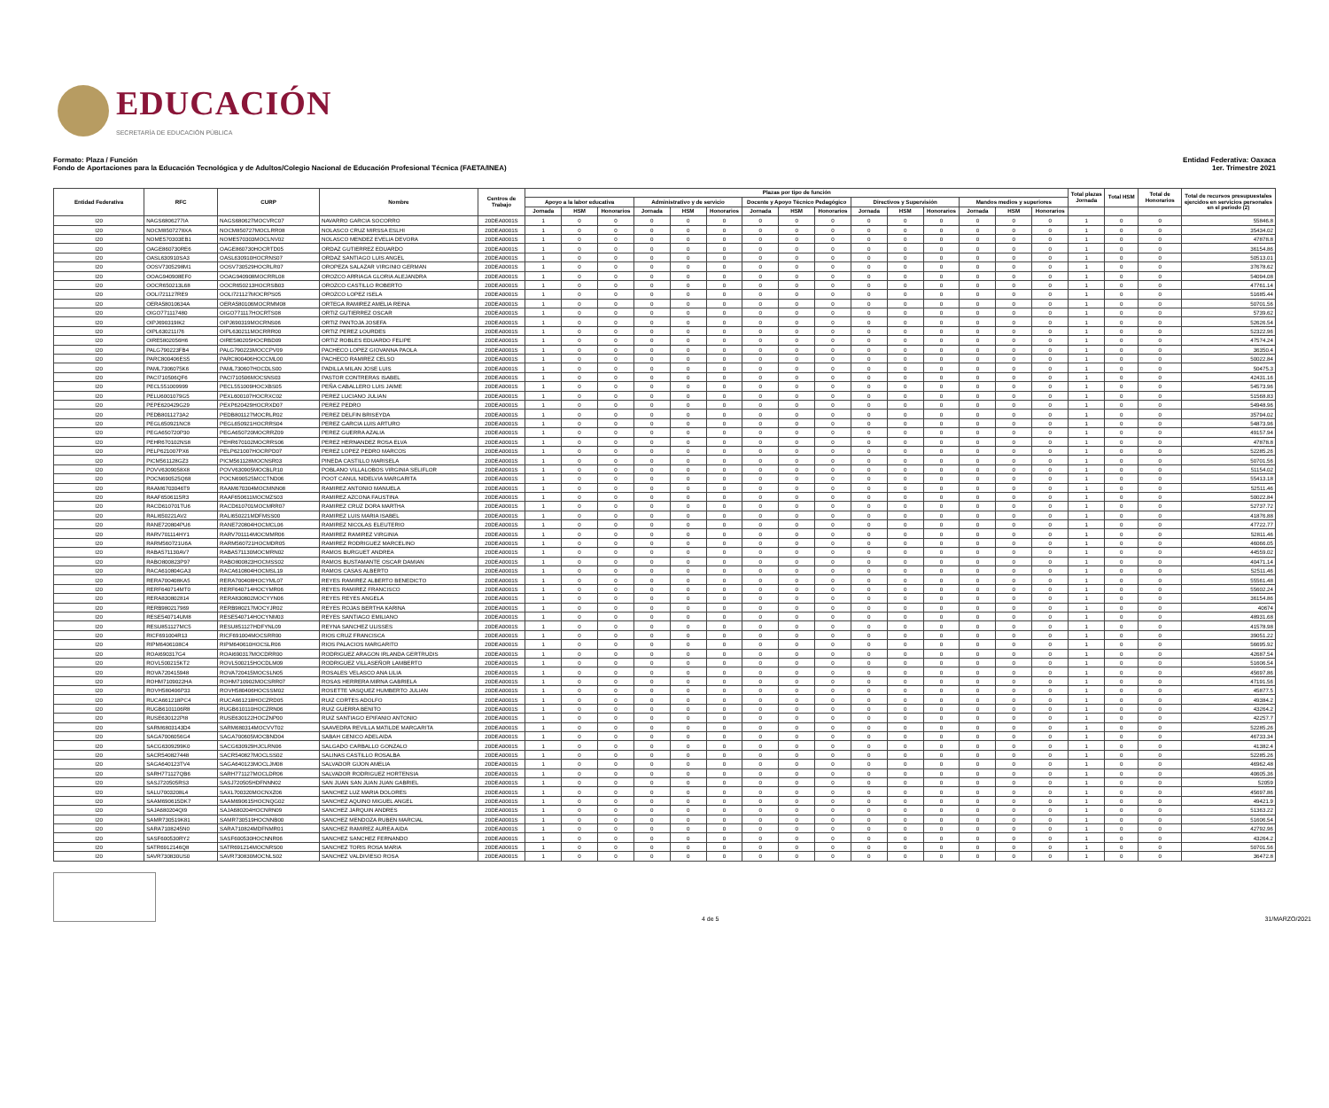EDUCACIÓN
SECRETARÍA DE EDUCACIÓN PÚBLICA
Formato: Plaza / Función
Fondo de Aportaciones para la Educación Tecnológica y de Adultos/Colegio Nacional de Educación Profesional Técnica (FAETA/INEA)
Entidad Federativa: Oaxaca
1er. Trimestre 2021
| Entidad Federativa | RFC | CURP | Nombre | Centros de Trabajo | Plazas por tipo de función | | | | | | | | | | | | | | | Total plazas Jornada | Total HSM | Total de Honorarios | Total de recursos presupuestales ejercidos en servicios personales en el periodo (2) |
| --- | --- | --- | --- | --- | --- | --- | --- | --- | --- | --- | --- | --- | --- | --- | --- | --- | --- | --- | --- | --- | --- | --- | --- |
| | | | | | Apoyo a la labor educativa | | | Administrativo y de servicio | | | Docente y Apoyo Técnico Pedagógico | | | Directivos y Supervisión | | | Mandos medios y superiores | | | | | | |
| | | | | | Jornada | HSM | Honorarios | Jornada | HSM | Honorarios | Jornada | HSM | Honorarios | Jornada | HSM | Honorarios | Jornada | HSM | Honorarios | | | | |
| I20 | NAGS6806277IA | NAGS680627MOCVRC07 | NAVARRO GARCIA SOCORRO | 20DEA0001S | 1 | 0 | 0 | 0 | 0 | 0 | 0 | 0 | 0 | 0 | 0 | 0 | 0 | 0 | 0 | 1 | 0 | 0 | 55846.8 |
| I20 | NOCM8507278XA | NOCM850727MOCLRR08 | NOLASCO CRUZ MIRSSA ESLHI | 20DEA0001S | 1 | 0 | 0 | 0 | 0 | 0 | 0 | 0 | 0 | 0 | 0 | 0 | 0 | 0 | 0 | 1 | 0 | 0 | 35434.02 |
| I20 | NOME570303EB1 | NOME570303MOCLNV02 | NOLASCO MENDEZ EVELIA DEVORA | 20DEA0001S | 1 | 0 | 0 | 0 | 0 | 0 | 0 | 0 | 0 | 0 | 0 | 0 | 0 | 0 | 0 | 1 | 0 | 0 | 47878.8 |
| I20 | OAGE860730RE6 | OAGE860730HOCRTD05 | ORDAZ GUTIERREZ EDUARDO | 20DEA0001S | 1 | 0 | 0 | 0 | 0 | 0 | 0 | 0 | 0 | 0 | 0 | 0 | 0 | 0 | 0 | 1 | 0 | 0 | 36154.86 |
| I20 | OASL630910SA3 | OASL630910HOCRNS07 | ORDAZ SANTIAGO LUIS ANGEL | 20DEA0001S | 1 | 0 | 0 | 0 | 0 | 0 | 0 | 0 | 0 | 0 | 0 | 0 | 0 | 0 | 0 | 1 | 0 | 0 | 50513.01 |
| I20 | OOSV7305298M1 | OOSV730529HOCRLR07 | OROPEZA SALAZAR VIRGINIO GERMAN | 20DEA0001S | 1 | 0 | 0 | 0 | 0 | 0 | 0 | 0 | 0 | 0 | 0 | 0 | 0 | 0 | 0 | 1 | 0 | 0 | 37678.62 |
| I20 | OOAG940908EF0 | OOAG940908MOCRRL08 | OROZCO ARRIAGA GLORIA ALEJANDRA | 20DEA0001S | 1 | 0 | 0 | 0 | 0 | 0 | 0 | 0 | 0 | 0 | 0 | 0 | 0 | 0 | 0 | 1 | 0 | 0 | 54094.08 |
| I20 | OOCR650213L68 | OOCR650213HOCRSB03 | OROZCO CASTILLO ROBERTO | 20DEA0001S | 1 | 0 | 0 | 0 | 0 | 0 | 0 | 0 | 0 | 0 | 0 | 0 | 0 | 0 | 0 | 1 | 0 | 0 | 47761.14 |
| I20 | OOLI721127RE9 | OOLI721127MOCRPS05 | OROZCO LOPEZ ISELA | 20DEA0001S | 1 | 0 | 0 | 0 | 0 | 0 | 0 | 0 | 0 | 0 | 0 | 0 | 0 | 0 | 0 | 1 | 0 | 0 | 51685.44 |
| I20 | OERA58010634A | OERA580106MOCRMM08 | ORTEGA RAMIREZ AMELIA REINA | 20DEA0001S | 1 | 0 | 0 | 0 | 0 | 0 | 0 | 0 | 0 | 0 | 0 | 0 | 0 | 0 | 0 | 1 | 0 | 0 | 50701.56 |
| I20 | OIGO771117480 | OIGO771117HOCRTS08 | ORTIZ GUTIERREZ OSCAR | 20DEA0001S | 1 | 0 | 0 | 0 | 0 | 0 | 0 | 0 | 0 | 0 | 0 | 0 | 0 | 0 | 0 | 1 | 0 | 0 | 5739.62 |
| I20 | OIPJ690319IK2 | OIPJ690319MOCRNS06 | ORTIZ PANTOJA JOSEFA | 20DEA0001S | 1 | 0 | 0 | 0 | 0 | 0 | 0 | 0 | 0 | 0 | 0 | 0 | 0 | 0 | 0 | 1 | 0 | 0 | 52626.54 |
| I20 | OIPL630211I76 | OIPL630211MOCRRR00 | ORTIZ PEREZ LOURDES | 20DEA0001S | 1 | 0 | 0 | 0 | 0 | 0 | 0 | 0 | 0 | 0 | 0 | 0 | 0 | 0 | 0 | 1 | 0 | 0 | 52322.96 |
| I20 | OIRE5802056H6 | OIRE580205HOCRBD09 | ORTIZ ROBLES EDUARDO FELIPE | 20DEA0001S | 1 | 0 | 0 | 0 | 0 | 0 | 0 | 0 | 0 | 0 | 0 | 0 | 0 | 0 | 0 | 1 | 0 | 0 | 47574.24 |
| I20 | PALG790223FB4 | PALG790223MOCCPV09 | PACHECO LOPEZ GIOVANNA PAOLA | 20DEA0001S | 1 | 0 | 0 | 0 | 0 | 0 | 0 | 0 | 0 | 0 | 0 | 0 | 0 | 0 | 0 | 1 | 0 | 0 | 36350.4 |
| I20 | PARC800406ES5 | PARC800406HOCCML00 | PACHECO RAMIREZ CELSO | 20DEA0001S | 1 | 0 | 0 | 0 | 0 | 0 | 0 | 0 | 0 | 0 | 0 | 0 | 0 | 0 | 0 | 1 | 0 | 0 | 50022.84 |
| I20 | PAML7306075K6 | PAML730607HOCDLS00 | PADILLA MILAN JOSE LUIS | 20DEA0001S | 1 | 0 | 0 | 0 | 0 | 0 | 0 | 0 | 0 | 0 | 0 | 0 | 0 | 0 | 0 | 1 | 0 | 0 | 50475.3 |
| I20 | PACI710506QF6 | PACI710506MOCSNS03 | PASTOR CONTRERAS ISABEL | 20DEA0001S | 1 | 0 | 0 | 0 | 0 | 0 | 0 | 0 | 0 | 0 | 0 | 0 | 0 | 0 | 0 | 1 | 0 | 0 | 42431.16 |
| I20 | PECL551009999 | PECL551009HOCXBS05 | PEÑA CABALLERO LUIS JAIME | 20DEA0001S | 1 | 0 | 0 | 0 | 0 | 0 | 0 | 0 | 0 | 0 | 0 | 0 | 0 | 0 | 0 | 1 | 0 | 0 | 54573.96 |
| I20 | PELU6001079G5 | PEXL600107HOCRXC02 | PEREZ LUCIANO JULIAN | 20DEA0001S | 1 | 0 | 0 | 0 | 0 | 0 | 0 | 0 | 0 | 0 | 0 | 0 | 0 | 0 | 0 | 1 | 0 | 0 | 51568.83 |
| I20 | PEPE620429G29 | PEXP620429HOCRXD07 | PEREZ PEDRO | 20DEA0001S | 1 | 0 | 0 | 0 | 0 | 0 | 0 | 0 | 0 | 0 | 0 | 0 | 0 | 0 | 0 | 1 | 0 | 0 | 54948.96 |
| I20 | PEDB8011273A2 | PEDB801127MOCRLR02 | PEREZ DELFIN BRISEYDA | 20DEA0001S | 1 | 0 | 0 | 0 | 0 | 0 | 0 | 0 | 0 | 0 | 0 | 0 | 0 | 0 | 0 | 1 | 0 | 0 | 35794.02 |
| I20 | PEGL650921NC8 | PEGL650921HOCRRS04 | PEREZ GARCIA LUIS ARTURO | 20DEA0001S | 1 | 0 | 0 | 0 | 0 | 0 | 0 | 0 | 0 | 0 | 0 | 0 | 0 | 0 | 0 | 1 | 0 | 0 | 54873.96 |
| I20 | PEGA650720P30 | PEGA650720MOCRRZ09 | PEREZ GUERRA AZALIA | 20DEA0001S | 1 | 0 | 0 | 0 | 0 | 0 | 0 | 0 | 0 | 0 | 0 | 0 | 0 | 0 | 0 | 1 | 0 | 0 | 49157.94 |
| I20 | PEHR670102NS8 | PEHR670102MOCRRS06 | PEREZ HERNANDEZ ROSA ELVA | 20DEA0001S | 1 | 0 | 0 | 0 | 0 | 0 | 0 | 0 | 0 | 0 | 0 | 0 | 0 | 0 | 0 | 1 | 0 | 0 | 47878.8 |
| I20 | PELP621007PX6 | PELP621007HOCRPD07 | PEREZ LOPEZ PEDRO MARCOS | 20DEA0001S | 1 | 0 | 0 | 0 | 0 | 0 | 0 | 0 | 0 | 0 | 0 | 0 | 0 | 0 | 0 | 1 | 0 | 0 | 52285.26 |
| I20 | PICM561128GZ3 | PICM561128MOCNSR03 | PINEDA CASTILLO MARISELA | 20DEA0001S | 1 | 0 | 0 | 0 | 0 | 0 | 0 | 0 | 0 | 0 | 0 | 0 | 0 | 0 | 0 | 1 | 0 | 0 | 50701.56 |
| I20 | POVV6309058X8 | POVV630905MOCBLR10 | POBLANO VILLALOBOS VIRGINIA SELIFLOR | 20DEA0001S | 1 | 0 | 0 | 0 | 0 | 0 | 0 | 0 | 0 | 0 | 0 | 0 | 0 | 0 | 0 | 1 | 0 | 0 | 51154.02 |
| I20 | POCN690525Q68 | POCN690525MCCTND06 | POOT CANUL NIDELVIA MARGARITA | 20DEA0001S | 1 | 0 | 0 | 0 | 0 | 0 | 0 | 0 | 0 | 0 | 0 | 0 | 0 | 0 | 0 | 1 | 0 | 0 | 55413.18 |
| I20 | RAAM6703046T9 | RAAM670304MOCMNN08 | RAMIREZ ANTONIO MANUELA | 20DEA0001S | 1 | 0 | 0 | 0 | 0 | 0 | 0 | 0 | 0 | 0 | 0 | 0 | 0 | 0 | 0 | 1 | 0 | 0 | 52511.46 |
| I20 | RAAF6506115R3 | RAAF650611MOCMZS03 | RAMIREZ AZCONA FAUSTINA | 20DEA0001S | 1 | 0 | 0 | 0 | 0 | 0 | 0 | 0 | 0 | 0 | 0 | 0 | 0 | 0 | 0 | 1 | 0 | 0 | 50022.84 |
| I20 | RACD610701TU6 | RACD610701MOCMRR07 | RAMIREZ CRUZ DORA MARTHA | 20DEA0001S | 1 | 0 | 0 | 0 | 0 | 0 | 0 | 0 | 0 | 0 | 0 | 0 | 0 | 0 | 0 | 1 | 0 | 0 | 52737.72 |
| I20 | RALI650221AV2 | RALI650221MDFMSS00 | RAMIREZ LUIS MARIA ISABEL | 20DEA0001S | 1 | 0 | 0 | 0 | 0 | 0 | 0 | 0 | 0 | 0 | 0 | 0 | 0 | 0 | 0 | 1 | 0 | 0 | 41876.88 |
| I20 | RANE720804PU6 | RANE720804HOCMCL06 | RAMIREZ NICOLAS ELEUTERIO | 20DEA0001S | 1 | 0 | 0 | 0 | 0 | 0 | 0 | 0 | 0 | 0 | 0 | 0 | 0 | 0 | 0 | 1 | 0 | 0 | 47722.77 |
| I20 | RARV701114HY1 | RARV701114MOCMMR06 | RAMIREZ RAMIREZ VIRGINIA | 20DEA0001S | 1 | 0 | 0 | 0 | 0 | 0 | 0 | 0 | 0 | 0 | 0 | 0 | 0 | 0 | 0 | 1 | 0 | 0 | 52811.46 |
| I20 | RARM560721U6A | RARM560721HOCMDR05 | RAMIREZ RODRIGUEZ MARCELINO | 20DEA0001S | 1 | 0 | 0 | 0 | 0 | 0 | 0 | 0 | 0 | 0 | 0 | 0 | 0 | 0 | 0 | 1 | 0 | 0 | 46066.05 |
| I20 | RABA571130AV7 | RABA571130MOCMRN02 | RAMOS BURGUET ANDREA | 20DEA0001S | 1 | 0 | 0 | 0 | 0 | 0 | 0 | 0 | 0 | 0 | 0 | 0 | 0 | 0 | 0 | 1 | 0 | 0 | 44559.02 |
| I20 | RABO800823P97 | RABO800823HOCMSS02 | RAMOS BUSTAMANTE OSCAR DAMIAN | 20DEA0001S | 1 | 0 | 0 | 0 | 0 | 0 | 0 | 0 | 0 | 0 | 0 | 0 | 0 | 0 | 0 | 1 | 0 | 0 | 40471.14 |
| I20 | RACA610804GA3 | RACA610804HOCMSL19 | RAMOS CASAS ALBERTO | 20DEA0001S | 1 | 0 | 0 | 0 | 0 | 0 | 0 | 0 | 0 | 0 | 0 | 0 | 0 | 0 | 0 | 1 | 0 | 0 | 52511.46 |
| I20 | RERA700408KA5 | RERA700408HOCYML07 | REYES RAMIREZ ALBERTO BENEDICTO | 20DEA0001S | 1 | 0 | 0 | 0 | 0 | 0 | 0 | 0 | 0 | 0 | 0 | 0 | 0 | 0 | 0 | 1 | 0 | 0 | 55561.48 |
| I20 | RERF640714MT0 | RERF640714HOCYMR06 | REYES RAMIREZ FRANCISCO | 20DEA0001S | 1 | 0 | 0 | 0 | 0 | 0 | 0 | 0 | 0 | 0 | 0 | 0 | 0 | 0 | 0 | 1 | 0 | 0 | 55602.24 |
| I20 | RERA830802814 | RERA830802MOCYYN06 | REYES REYES ANGELA | 20DEA0001S | 1 | 0 | 0 | 0 | 0 | 0 | 0 | 0 | 0 | 0 | 0 | 0 | 0 | 0 | 0 | 1 | 0 | 0 | 36154.86 |
| I20 | RERB980217969 | RERB980217MOCYJR02 | REYES ROJAS BERTHA KARINA | 20DEA0001S | 1 | 0 | 0 | 0 | 0 | 0 | 0 | 0 | 0 | 0 | 0 | 0 | 0 | 0 | 0 | 1 | 0 | 0 | 40674 |
| I20 | RESE540714UM8 | RESE540714HOCYNM03 | REYES SANTIAGO EMILIANO | 20DEA0001S | 1 | 0 | 0 | 0 | 0 | 0 | 0 | 0 | 0 | 0 | 0 | 0 | 0 | 0 | 0 | 1 | 0 | 0 | 48931.68 |
| I20 | RESU851127MC5 | RESU851127HDFYNL09 | REYNA SANCHEZ ULISSES | 20DEA0001S | 1 | 0 | 0 | 0 | 0 | 0 | 0 | 0 | 0 | 0 | 0 | 0 | 0 | 0 | 0 | 1 | 0 | 0 | 41578.98 |
| I20 | RICF691004R13 | RICF691004MOCSRR00 | RIOS CRUZ FRANCISCA | 20DEA0001S | 1 | 0 | 0 | 0 | 0 | 0 | 0 | 0 | 0 | 0 | 0 | 0 | 0 | 0 | 0 | 1 | 0 | 0 | 39051.22 |
| I20 | RIPM6406108C4 | RIPM640610HOCSLR06 | RIOS PALACIOS MARGARITO | 20DEA0001S | 1 | 0 | 0 | 0 | 0 | 0 | 0 | 0 | 0 | 0 | 0 | 0 | 0 | 0 | 0 | 1 | 0 | 0 | 56695.92 |
| I20 | ROAI690317G4 | ROAI690317MOCDRR00 | RODRIGUEZ ARAGON IRLANDA GERTRUDIS | 20DEA0001S | 1 | 0 | 0 | 0 | 0 | 0 | 0 | 0 | 0 | 0 | 0 | 0 | 0 | 0 | 0 | 1 | 0 | 0 | 42687.54 |
| I20 | ROVL500215KT2 | ROVL500215HOCDLM09 | RODRIGUEZ VILLASEÑOR LAMBERTO | 20DEA0001S | 1 | 0 | 0 | 0 | 0 | 0 | 0 | 0 | 0 | 0 | 0 | 0 | 0 | 0 | 0 | 1 | 0 | 0 | 51606.54 |
| I20 | ROVA720415948 | ROVA720415MOCSLN05 | ROSALES VELASCO ANA LILIA | 20DEA0001S | 1 | 0 | 0 | 0 | 0 | 0 | 0 | 0 | 0 | 0 | 0 | 0 | 0 | 0 | 0 | 1 | 0 | 0 | 45697.86 |
| I20 | ROHM7109022HA | ROHM710902MOCSRR07 | ROSAS HERRERA MIRNA GABRIELA | 20DEA0001S | 1 | 0 | 0 | 0 | 0 | 0 | 0 | 0 | 0 | 0 | 0 | 0 | 0 | 0 | 0 | 1 | 0 | 0 | 47191.56 |
| I20 | ROVH580406P33 | ROVH580406HOCSSM02 | ROSETTE VASQUEZ HUMBERTO JULIAN | 20DEA0001S | 1 | 0 | 0 | 0 | 0 | 0 | 0 | 0 | 0 | 0 | 0 | 0 | 0 | 0 | 0 | 1 | 0 | 0 | 45877.5 |
| I20 | RUCA661218PC4 | RUCA661218HOCZRD05 | RUIZ CORTES ADOLFO | 20DEA0001S | 1 | 0 | 0 | 0 | 0 | 0 | 0 | 0 | 0 | 0 | 0 | 0 | 0 | 0 | 0 | 1 | 0 | 0 | 49384.2 |
| I20 | RUGB6101106R8 | RUGB610110HOCZRN06 | RUIZ GUERRA BENITO | 20DEA0001S | 1 | 0 | 0 | 0 | 0 | 0 | 0 | 0 | 0 | 0 | 0 | 0 | 0 | 0 | 0 | 1 | 0 | 0 | 43264.2 |
| I20 | RUSE630122PI8 | RUSE630122HOCZNP00 | RUIZ SANTIAGO EPIFANIO ANTONIO | 20DEA0001S | 1 | 0 | 0 | 0 | 0 | 0 | 0 | 0 | 0 | 0 | 0 | 0 | 0 | 0 | 0 | 1 | 0 | 0 | 42257.7 |
| I20 | SARM6803143D4 | SARM680314MOCVVT02 | SAAVEDRA REVILLA MATILDE MARGARITA | 20DEA0001S | 1 | 0 | 0 | 0 | 0 | 0 | 0 | 0 | 0 | 0 | 0 | 0 | 0 | 0 | 0 | 1 | 0 | 0 | 52285.26 |
| I20 | SAGA7006056G4 | SAGA700605MOCBND04 | SABAH GENICO ADELAIDA | 20DEA0001S | 1 | 0 | 0 | 0 | 0 | 0 | 0 | 0 | 0 | 0 | 0 | 0 | 0 | 0 | 0 | 1 | 0 | 0 | 46733.34 |
| I20 | SACG6309299K0 | SACG630929HJCLRN06 | SALGADO CARBALLO GONZALO | 20DEA0001S | 1 | 0 | 0 | 0 | 0 | 0 | 0 | 0 | 0 | 0 | 0 | 0 | 0 | 0 | 0 | 1 | 0 | 0 | 41382.4 |
| I20 | SACR540827448 | SACR540827MOCLSS02 | SALINAS CASTILLO ROSALBA | 20DEA0001S | 1 | 0 | 0 | 0 | 0 | 0 | 0 | 0 | 0 | 0 | 0 | 0 | 0 | 0 | 0 | 1 | 0 | 0 | 52285.26 |
| I20 | SAGA640123TV4 | SAGA640123MOCLJM08 | SALVADOR GIJON AMELIA | 20DEA0001S | 1 | 0 | 0 | 0 | 0 | 0 | 0 | 0 | 0 | 0 | 0 | 0 | 0 | 0 | 0 | 1 | 0 | 0 | 46962.48 |
| I20 | SARH771127QB6 | SARH771127MOCLDR06 | SALVADOR RODRIGUEZ HORTENSIA | 20DEA0001S | 1 | 0 | 0 | 0 | 0 | 0 | 0 | 0 | 0 | 0 | 0 | 0 | 0 | 0 | 0 | 1 | 0 | 0 | 40605.36 |
| I20 | SASJ720505RS3 | SASJ720505HDFNNN02 | SAN JUAN SAN JUAN JUAN GABRIEL | 20DEA0001S | 1 | 0 | 0 | 0 | 0 | 0 | 0 | 0 | 0 | 0 | 0 | 0 | 0 | 0 | 0 | 1 | 0 | 0 | 52059 |
| I20 | SALU7003208L4 | SAXL700320MOCNXZ06 | SANCHEZ LUZ MARIA DOLORES | 20DEA0001S | 1 | 0 | 0 | 0 | 0 | 0 | 0 | 0 | 0 | 0 | 0 | 0 | 0 | 0 | 0 | 1 | 0 | 0 | 45697.86 |
| I20 | SAAM690615DK7 | SAAM690615HOCNQG02 | SANCHEZ AQUINO MIGUEL ANGEL | 20DEA0001S | 1 | 0 | 0 | 0 | 0 | 0 | 0 | 0 | 0 | 0 | 0 | 0 | 0 | 0 | 0 | 1 | 0 | 0 | 49421.9 |
| I20 | SAJA680204QI9 | SAJA680204HOCNRN09 | SANCHEZ JARQUIN ANDRES | 20DEA0001S | 1 | 0 | 0 | 0 | 0 | 0 | 0 | 0 | 0 | 0 | 0 | 0 | 0 | 0 | 0 | 1 | 0 | 0 | 51363.22 |
| I20 | SAMR730519K81 | SAMR730519HOCNNB00 | SANCHEZ MENDOZA RUBEN MARCIAL | 20DEA0001S | 1 | 0 | 0 | 0 | 0 | 0 | 0 | 0 | 0 | 0 | 0 | 0 | 0 | 0 | 0 | 1 | 0 | 0 | 51606.54 |
| I20 | SARA7108245N0 | SARA710824MDFNMR01 | SANCHEZ RAMIREZ AUREA AIDA | 20DEA0001S | 1 | 0 | 0 | 0 | 0 | 0 | 0 | 0 | 0 | 0 | 0 | 0 | 0 | 0 | 0 | 1 | 0 | 0 | 42792.96 |
| I20 | SASF600530RY2 | SASF600530HOCNNR06 | SANCHEZ SANCHEZ FERNANDO | 20DEA0001S | 1 | 0 | 0 | 0 | 0 | 0 | 0 | 0 | 0 | 0 | 0 | 0 | 0 | 0 | 0 | 1 | 0 | 0 | 43264.2 |
| I20 | SATR6912146Q8 | SATR691214MOCNRS00 | SANCHEZ TORIS ROSA MARIA | 20DEA0001S | 1 | 0 | 0 | 0 | 0 | 0 | 0 | 0 | 0 | 0 | 0 | 0 | 0 | 0 | 0 | 1 | 0 | 0 | 50701.56 |
| I20 | SAVR730830US0 | SAVR730830MOCNLS02 | SANCHEZ VALDIVIESO ROSA | 20DEA0001S | 1 | 0 | 0 | 0 | 0 | 0 | 0 | 0 | 0 | 0 | 0 | 0 | 0 | 0 | 0 | 1 | 0 | 0 | 36472.8 |
4 de 5
31/MARZO/2021